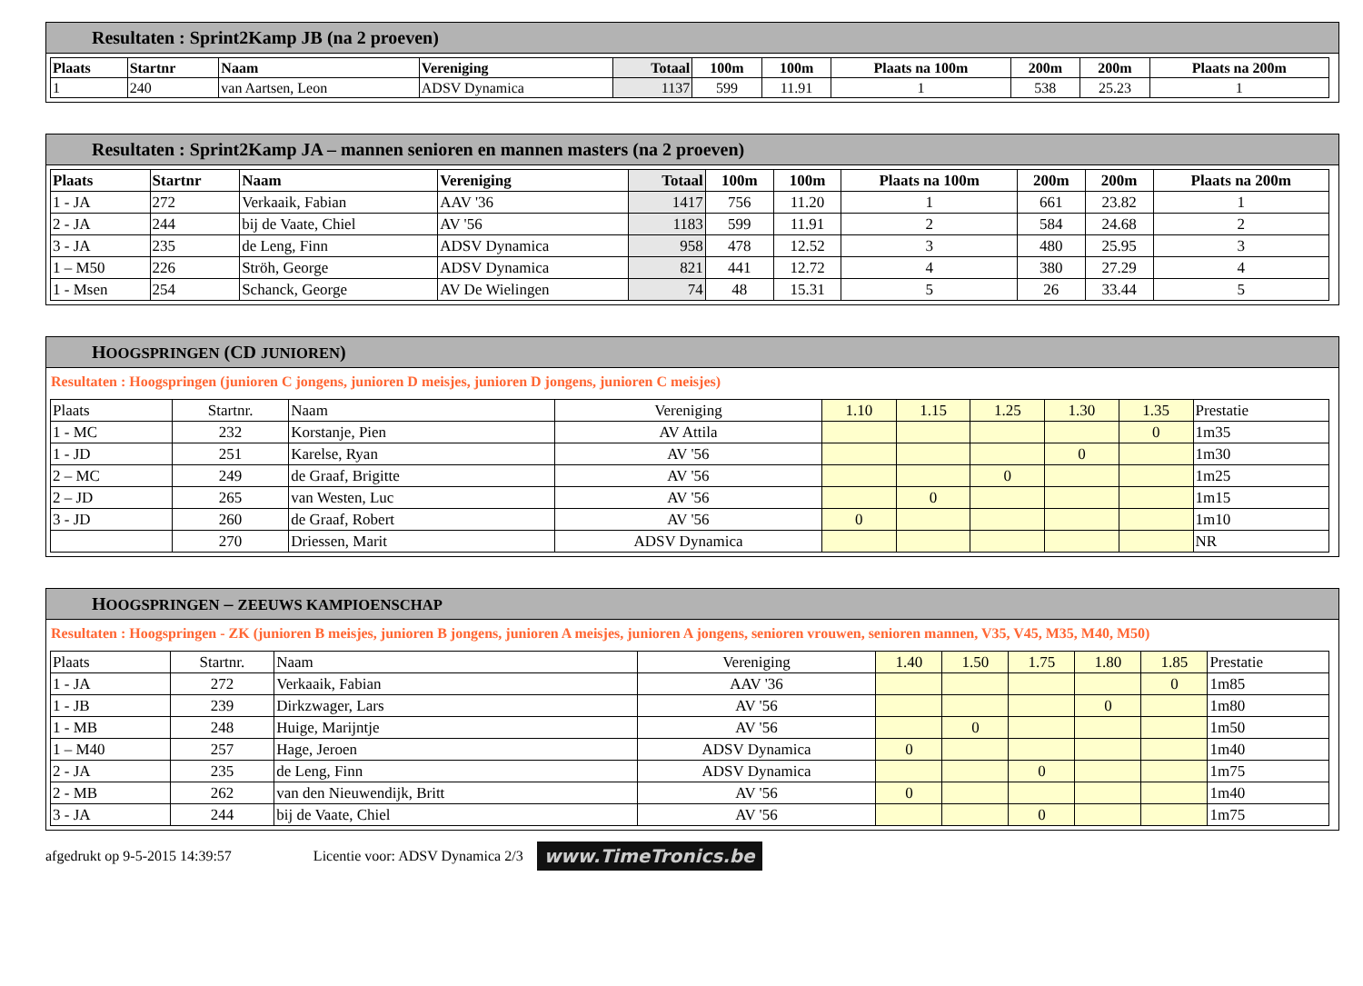Resultaten : Sprint2Kamp JB (na 2 proeven)
| Plaats | Startnr | Naam | Vereniging | Totaal | 100m | 100m | Plaats na 100m | 200m | 200m | Plaats na 200m |
| --- | --- | --- | --- | --- | --- | --- | --- | --- | --- | --- |
| 1 | 240 | van Aartsen, Leon | ADSV Dynamica | 1137 | 599 | 11.91 | 1 | 538 | 25.23 | 1 |
Resultaten : Sprint2Kamp JA – mannen senioren en mannen masters (na 2 proeven)
| Plaats | Startnr | Naam | Vereniging | Totaal | 100m | 100m | Plaats na 100m | 200m | 200m | Plaats na 200m |
| --- | --- | --- | --- | --- | --- | --- | --- | --- | --- | --- |
| 1 - JA | 272 | Verkaaik, Fabian | AAV '36 | 1417 | 756 | 11.20 | 1 | 661 | 23.82 | 1 |
| 2 - JA | 244 | bij de Vaate, Chiel | AV '56 | 1183 | 599 | 11.91 | 2 | 584 | 24.68 | 2 |
| 3 - JA | 235 | de Leng, Finn | ADSV Dynamica | 958 | 478 | 12.52 | 3 | 480 | 25.95 | 3 |
| 1 – M50 | 226 | Ströh, George | ADSV Dynamica | 821 | 441 | 12.72 | 4 | 380 | 27.29 | 4 |
| 1 - Msen | 254 | Schanck, George | AV De Wielingen | 74 | 48 | 15.31 | 5 | 26 | 33.44 | 5 |
HOOGSPRINGEN (CD JUNIOREN)
Resultaten : Hoogspringen (junioren C jongens, junioren D meisjes, junioren D jongens, junioren C meisjes)
| Plaats | Startnr. | Naam | Vereniging | 1.10 | 1.15 | 1.25 | 1.30 | 1.35 | Prestatie |
| 1 - MC | 232 | Korstanje, Pien | AV Attila | | | | | 0 | 1m35 |
| 1 - JD | 251 | Karelse, Ryan | AV '56 | | | | 0 | | 1m30 |
| 2 – MC | 249 | de Graaf, Brigitte | AV '56 | | | 0 | | | 1m25 |
| 2 – JD | 265 | van Westen, Luc | AV '56 | | 0 | | | | 1m15 |
| 3 - JD | 260 | de Graaf, Robert | AV '56 | 0 | | | | | 1m10 |
| | 270 | Driessen, Marit | ADSV Dynamica | | | | | | NR |
HOOGSPRINGEN – ZEEUWS KAMPIOENSCHAP
Resultaten : Hoogspringen - ZK (junioren B meisjes, junioren B jongens, junioren A meisjes, junioren A jongens, senioren vrouwen, senioren mannen, V35, V45, M35, M40, M50)
| Plaats | Startnr. | Naam | Vereniging | 1.40 | 1.50 | 1.75 | 1.80 | 1.85 | Prestatie |
| 1 - JA | 272 | Verkaaik, Fabian | AAV '36 | | | | | 0 | 1m85 |
| 1 - JB | 239 | Dirkzwager, Lars | AV '56 | | | | 0 | | 1m80 |
| 1 - MB | 248 | Huige, Marijntje | AV '56 | | 0 | | | | 1m50 |
| 1 – M40 | 257 | Hage, Jeroen | ADSV Dynamica | 0 | | | | | 1m40 |
| 2 - JA | 235 | de Leng, Finn | ADSV Dynamica | | | 0 | | | 1m75 |
| 2 - MB | 262 | van den Nieuwendijk, Britt | AV '56 | 0 | | | | | 1m40 |
| 3 - JA | 244 | bij de Vaate, Chiel | AV '56 | | | 0 | | | 1m75 |
afgedrukt op 9-5-2015 14:39:57 Licentie voor: ADSV Dynamica 2/3 www.TimeTronics.be